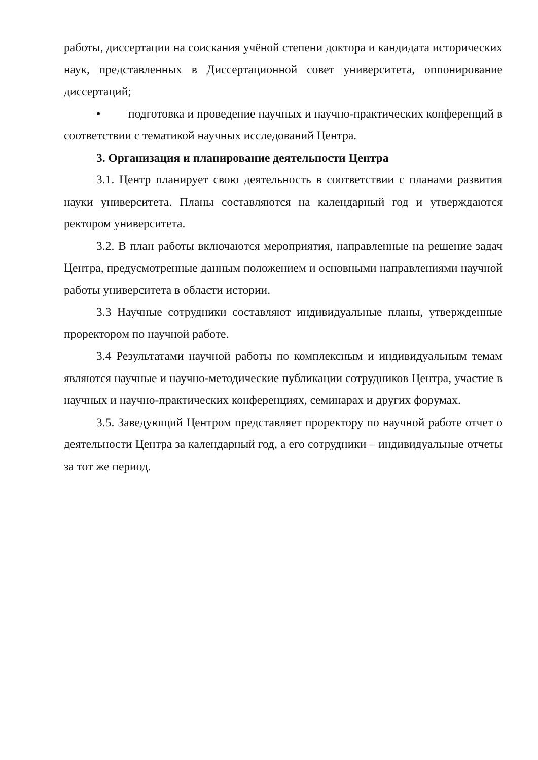работы, диссертации на соискания учёной степени доктора и кандидата исторических наук, представленных в Диссертационной совет университета, оппонирование диссертаций;
• подготовка и проведение научных и научно-практических конференций в соответствии с тематикой научных исследований Центра.
3. Организация и планирование деятельности Центра
3.1. Центр планирует свою деятельность в соответствии с планами развития науки университета. Планы составляются на календарный год и утверждаются ректором университета.
3.2. В план работы включаются мероприятия, направленные на решение задач Центра, предусмотренные данным положением и основными направлениями научной работы университета в области истории.
3.3 Научные сотрудники составляют индивидуальные планы, утвержденные проректором по научной работе.
3.4 Результатами научной работы по комплексным и индивидуальным темам являются научные и научно-методические публикации сотрудников Центра, участие в научных и научно-практических конференциях, семинарах и других форумах.
3.5. Заведующий Центром представляет проректору по научной работе отчет о деятельности Центра за календарный год, а его сотрудники – индивидуальные отчеты за тот же период.